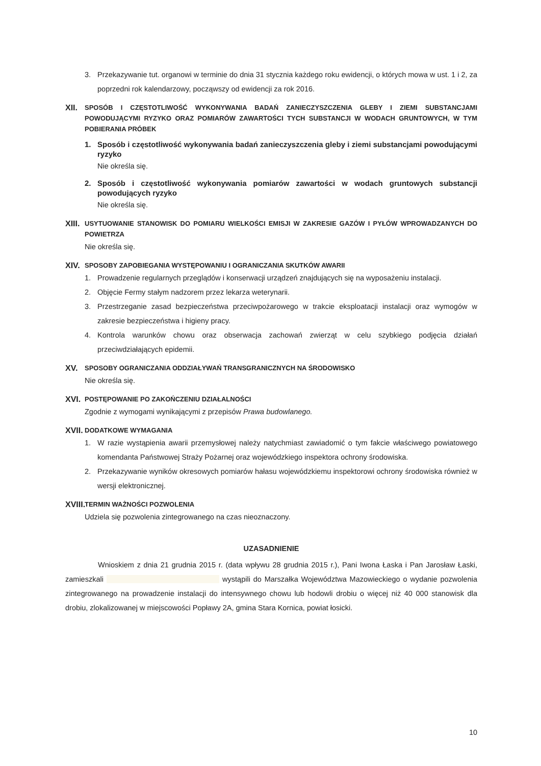3. Przekazywanie tut. organowi w terminie do dnia 31 stycznia każdego roku ewidencji, o których mowa w ust. 1 i 2, za poprzedni rok kalendarzowy, począwszy od ewidencji za rok 2016.
XII.
SPOSÓB I CZĘSTOTLIWOŚĆ WYKONYWANIA BADAŃ ZANIECZYSZCZENIA GLEBY I ZIEMI SUBSTANCJAMI POWODUJĄCYMI RYZYKO ORAZ POMIARÓW ZAWARTOŚCI TYCH SUBSTANCJI W WODACH GRUNTOWYCH, W TYM POBIERANIA PRÓBEK
1. Sposób i częstotliwość wykonywania badań zanieczyszczenia gleby i ziemi substancjami powodującymi ryzyko
Nie określa się.
2. Sposób i częstotliwość wykonywania pomiarów zawartości w wodach gruntowych substancji powodujących ryzyko
Nie określa się.
XIII.
USYTUOWANIE STANOWISK DO POMIARU WIELKOŚCI EMISJI W ZAKRESIE GAZÓW I PYŁÓW WPROWADZANYCH DO POWIETRZA
Nie określa się.
XIV.
SPOSOBY ZAPOBIEGANIA WYSTĘPOWANIU I OGRANICZANIA SKUTKÓW AWARII
1. Prowadzenie regularnych przeglądów i konserwacji urządzeń znajdujących się na wyposażeniu instalacji.
2. Objęcie Fermy stałym nadzorem przez lekarza weterynarii.
3. Przestrzeganie zasad bezpieczeństwa przeciwpożarowego w trakcie eksploatacji instalacji oraz wymogów w zakresie bezpieczeństwa i higieny pracy.
4. Kontrola warunków chowu oraz obserwacja zachowań zwierząt w celu szybkiego podjęcia działań przeciwdziałających epidemii.
XV.
SPOSOBY OGRANICZANIA ODDZIAŁYWAŃ TRANSGRANICZNYCH NA ŚRODOWISKO
Nie określa się.
XVI.
POSTĘPOWANIE PO ZAKOŃCZENIU DZIAŁALNOŚCI
Zgodnie z wymogami wynikającymi z przepisów Prawa budowlanego.
XVII.
DODATKOWE WYMAGANIA
1. W razie wystąpienia awarii przemysłowej należy natychmiast zawiadomić o tym fakcie właściwego powiatowego komendanta Państwowej Straży Pożarnej oraz wojewódzkiego inspektora ochrony środowiska.
2. Przekazywanie wyników okresowych pomiarów hałasu wojewódzkiemu inspektorowi ochrony środowiska również w wersji elektronicznej.
XVIII.
TERMIN WAŻNOŚCI POZWOLENIA
Udziela się pozwolenia zintegrowanego na czas nieoznaczony.
UZASADNIENIE
Wnioskiem z dnia 21 grudnia 2015 r. (data wpływu 28 grudnia 2015 r.), Pani Iwona Łaska i Pan Jarosław Łaski, zamieszkali wystąpili do Marszałka Województwa Mazowieckiego o wydanie pozwolenia zintegrowanego na prowadzenie instalacji do intensywnego chowu lub hodowli drobiu o więcej niż 40 000 stanowisk dla drobiu, zlokalizowanej w miejscowości Popławy 2A, gmina Stara Kornica, powiat łosicki.
10